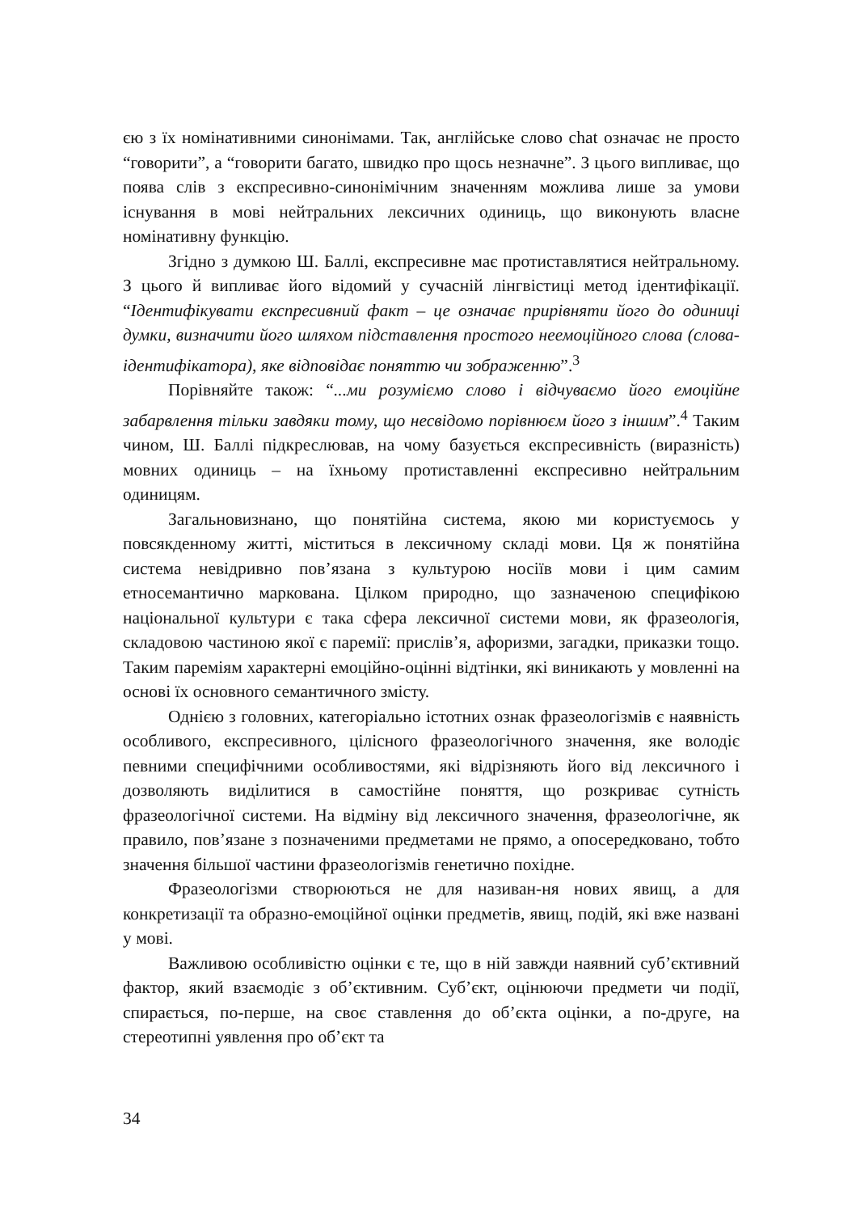єю з їх номінативними синонімами. Так, англійське слово chat означає не просто “говорити”, а “говорити багато, швидко про щось незначне”. З цього випливає, що поява слів з експресивно-синонімічним значенням можлива лише за умови існування в мові нейтральних лексичних одиниць, що виконують власне номінативну функцію.
Згідно з думкою Ш. Баллі, експресивне має протиставлятися нейтральному. З цього й випливає його відомий у сучасній лінгвістиці метод ідентифікації. “Ідентифікувати експресивний факт – це означає прирівняти його до одиниці думки, визначити його шляхом підставлення простого неемоційного слова (слова-ідентифікатора), яке відповідає поняттю чи зображенню”.<sup>3</sup>
Порівняйте також: “...ми розуміємо слово і відчуваємо його емоційне забарвлення тільки завдяки тому, що несвідомо порівнюєм його з іншим”.<sup>4</sup> Таким чином, Ш. Баллі підкреслював, на чому базується експресивність (виразність) мовних одиниць – на їхньому протиставленні експресивно нейтральним одиницям.
Загальновизнано, що понятійна система, якою ми користуємось у повсякденному житті, міститься в лексичному складі мови. Ця ж понятійна система невідривно пов’язана з культурою носіїв мови і цим самим етносемантично маркована. Цілком природно, що зазначеною специфікою національної культури є така сфера лексичної системи мови, як фразеологія, складовою частиною якої є паремії: прислів’я, афоризми, загадки, приказки тощо. Таким пареміям характерні емоційно-оцінні відтінки, які виникають у мовленні на основі їх основного семантичного змісту.
Однією з головних, категоріально істотних ознак фразеологізмів є наявність особливого, експресивного, цілісного фразеологічного значення, яке володіє певними специфічними особливостями, які відрізняють його від лексичного і дозволяють виділитися в самостійне поняття, що розкриває сутність фразеологічної системи. На відміну від лексичного значення, фразеологічне, як правило, пов’язане з позначеними предметами не прямо, а опосередковано, тобто значення більшої частини фразеологізмів генетично похідне.
Фразеологізми створюються не для називан-ня нових явищ, а для конкретизації та образно-емоційної оцінки предметів, явищ, подій, які вже названі у мові.
Важливою особливістю оцінки є те, що в ній завжди наявний суб’єктивний фактор, який взаємодіє з об’єктивним. Суб’єкт, оцінюючи предмети чи події, спирається, по-перше, на своє ставлення до об’єкта оцінки, а по-друге, на стереотипні уявлення про об’єкт та
34